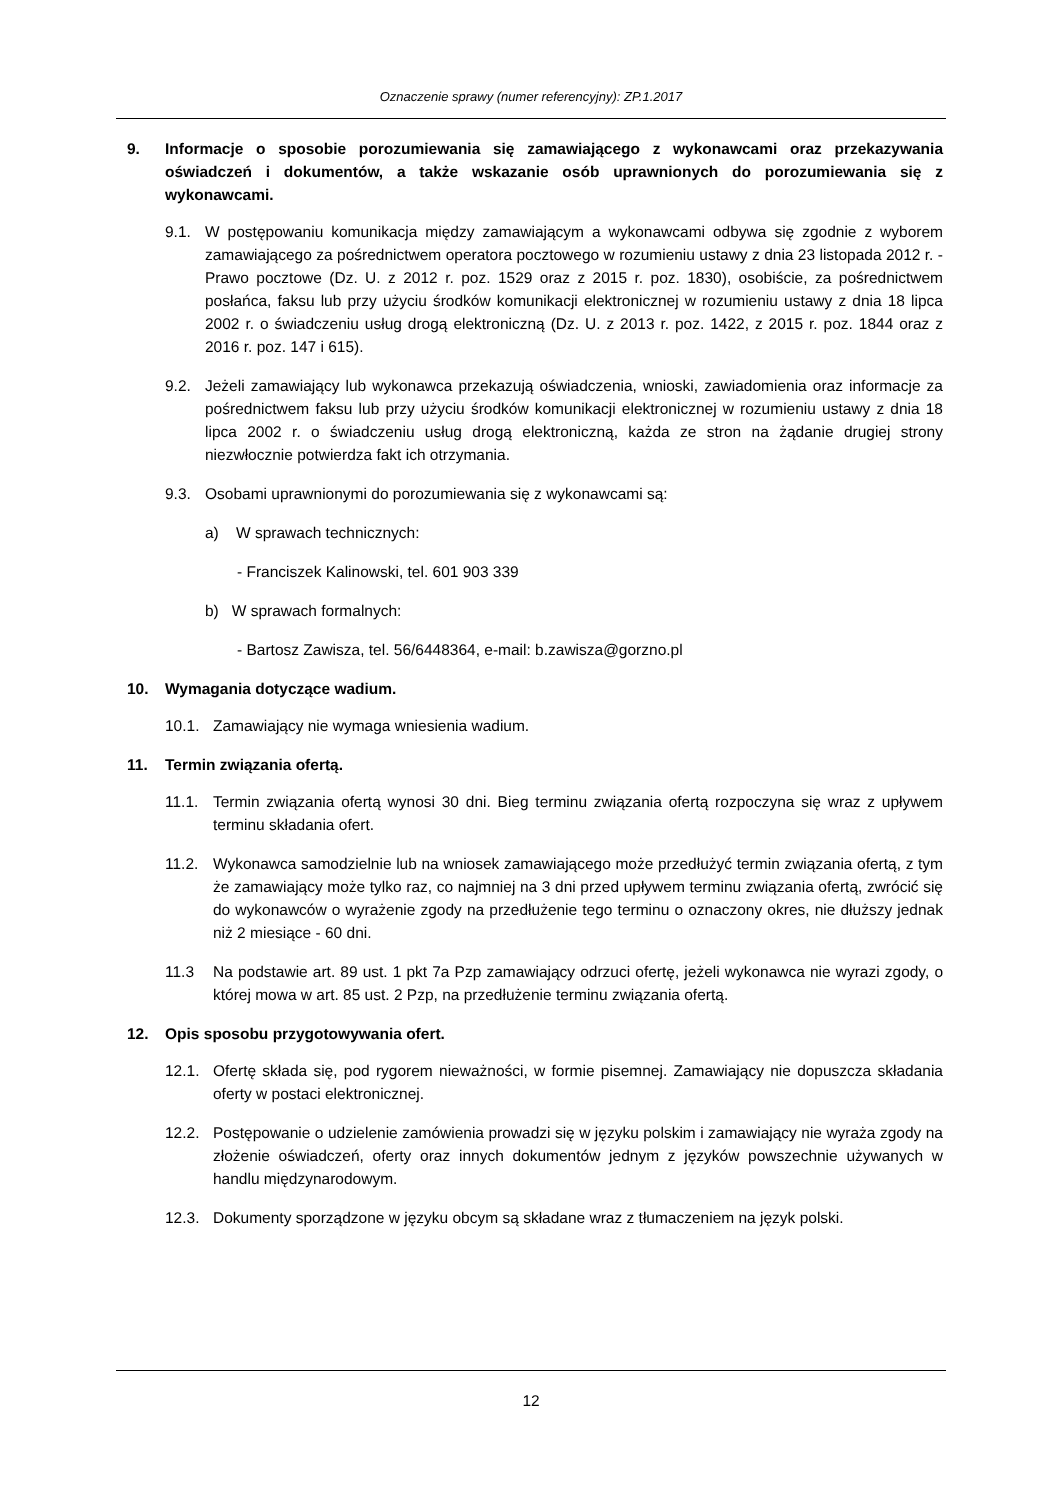Oznaczenie sprawy (numer referencyjny): ZP.1.2017
9. Informacje o sposobie porozumiewania się zamawiającego z wykonawcami oraz przekazywania oświadczeń i dokumentów, a także wskazanie osób uprawnionych do porozumiewania się z wykonawcami.
9.1. W postępowaniu komunikacja między zamawiającym a wykonawcami odbywa się zgodnie z wyborem zamawiającego za pośrednictwem operatora pocztowego w rozumieniu ustawy z dnia 23 listopada 2012 r. - Prawo pocztowe (Dz. U. z 2012 r. poz. 1529 oraz z 2015 r. poz. 1830), osobiście, za pośrednictwem posłańca, faksu lub przy użyciu środków komunikacji elektronicznej w rozumieniu ustawy z dnia 18 lipca 2002 r. o świadczeniu usług drogą elektroniczną (Dz. U. z 2013 r. poz. 1422, z 2015 r. poz. 1844 oraz z 2016 r. poz. 147 i 615).
9.2. Jeżeli zamawiający lub wykonawca przekazują oświadczenia, wnioski, zawiadomienia oraz informacje za pośrednictwem faksu lub przy użyciu środków komunikacji elektronicznej w rozumieniu ustawy z dnia 18 lipca 2002 r. o świadczeniu usług drogą elektroniczną, każda ze stron na żądanie drugiej strony niezwłocznie potwierdza fakt ich otrzymania.
9.3. Osobami uprawnionymi do porozumiewania się z wykonawcami są:
a) W sprawach technicznych:
- Franciszek Kalinowski, tel. 601 903 339
b) W sprawach formalnych:
- Bartosz Zawisza, tel. 56/6448364, e-mail: b.zawisza@gorzno.pl
10. Wymagania dotyczące wadium.
10.1. Zamawiający nie wymaga wniesienia wadium.
11. Termin związania ofertą.
11.1. Termin związania ofertą wynosi 30 dni. Bieg terminu związania ofertą rozpoczyna się wraz z upływem terminu składania ofert.
11.2. Wykonawca samodzielnie lub na wniosek zamawiającego może przedłużyć termin związania ofertą, z tym że zamawiający może tylko raz, co najmniej na 3 dni przed upływem terminu związania ofertą, zwrócić się do wykonawców o wyrażenie zgody na przedłużenie tego terminu o oznaczony okres, nie dłuższy jednak niż 2 miesiące - 60 dni.
11.3 Na podstawie art. 89 ust. 1 pkt 7a Pzp zamawiający odrzuci ofertę, jeżeli wykonawca nie wyrazi zgody, o której mowa w art. 85 ust. 2 Pzp, na przedłużenie terminu związania ofertą.
12. Opis sposobu przygotowywania ofert.
12.1. Ofertę składa się, pod rygorem nieważności, w formie pisemnej. Zamawiający nie dopuszcza składania oferty w postaci elektronicznej.
12.2. Postępowanie o udzielenie zamówienia prowadzi się w języku polskim i zamawiający nie wyraża zgody na złożenie oświadczeń, oferty oraz innych dokumentów jednym z języków powszechnie używanych w handlu międzynarodowym.
12.3. Dokumenty sporządzone w języku obcym są składane wraz z tłumaczeniem na język polski.
12